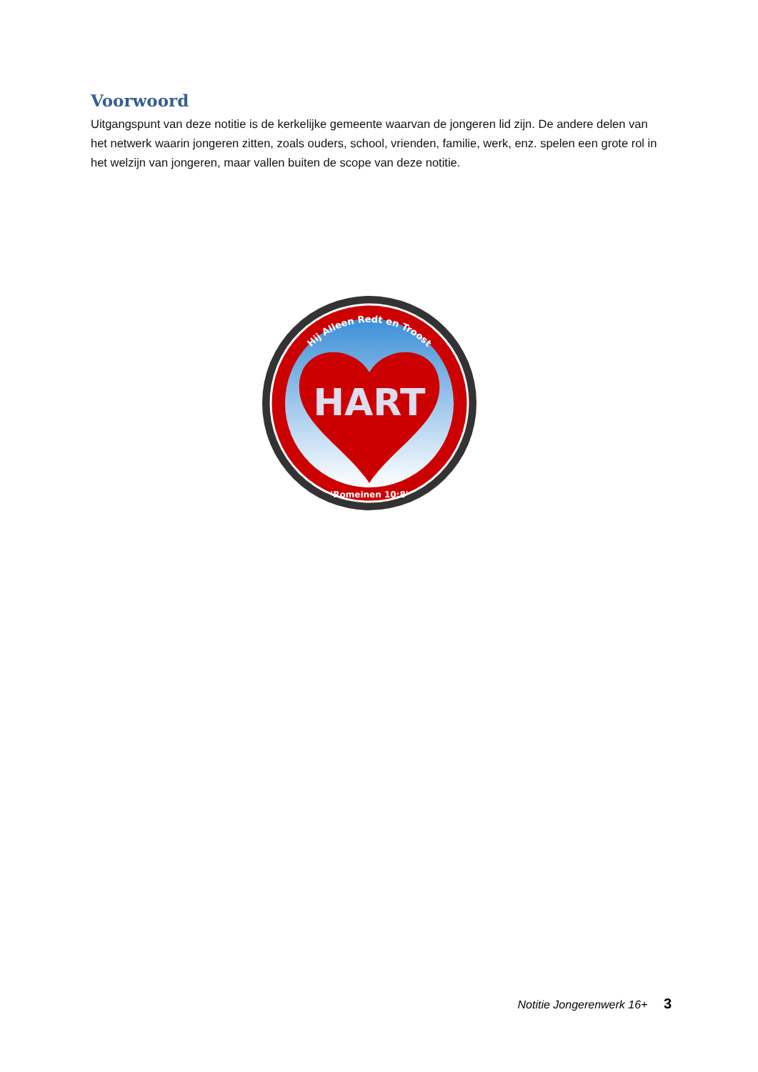Voorwoord
Uitgangspunt van deze notitie is de kerkelijke gemeente waarvan de jongeren lid zijn. De andere delen van het netwerk waarin jongeren zitten, zoals ouders, school, vrienden, familie, werk, enz. spelen een grote rol in het welzijn van jongeren, maar vallen buiten de scope van deze notitie.
HART
Hij Alleen Redt en Troost
'Romeinen 10:8'
Notitie Jongerenwerk 16+ 3